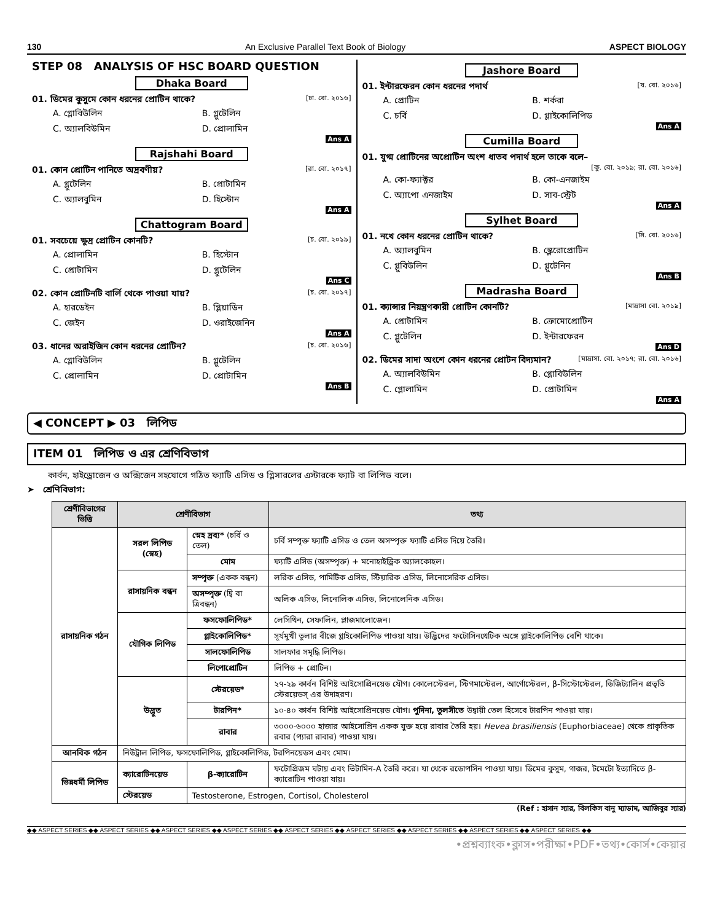130 An Exclusive Parallel Text Book of Biology ASPECT BIOLOGY
STEP 08 ANALYSIS OF HSC BOARD QUESTION
Dhaka Board
01. ডিমের কুসুমে কোন ধরনের প্রোটিন থাকে? [ঢা. বো. ২০১৬]
A. গ্লোবিউলিন B. গ্লুটেলিন C. অ্যালবিউমিন D. প্রোলামিন
Ans A
Rajshahi Board
01. কোন প্রোটিন পানিতে অদ্রবণীয়? [রা. বো. ২০১৭]
A. গ্লুটেলিন B. প্রোটামিন C. অ্যালবুমিন D. হিস্টোন
Ans A
Chattogram Board
01. সবচেয়ে ক্ষুদ্র প্রোটিন কোনটি? [চ. বো. ২০১৯]
A. প্রোলামিন B. হিস্টোন C. প্রোটামিন D. গ্লুটেলিন
Ans C
02. কোন প্রোটিনটি বার্লি থেকে পাওয়া যায়? [চ. বো. ২০১৭]
A. হারডেইন B. গ্লিয়াডিন C. জেইন D. ওরাইজেনিন
Ans A
03. ধানের অরাইজিন কোন ধরনের প্রোটিন? [চ. বো. ২০১৬]
A. গ্লোবিউলিন B. গ্লুটেলিন C. প্রোলামিন D. প্রোটামিন
Ans B
Jashore Board
01. ইন্টারফেরন কোন ধরনের পদার্থ [য. বো. ২০১৬]
A. প্রোটিন B. শর্করা C. চর্বি D. গ্লাইকোলিপিড
Ans A
Cumilla Board
01. যুগ্ম প্রোটিনের অপ্রোটিন অংশ ধাতব পদার্থ হলে তাকে বলে–
[কু. বো. ২০১৯; রা. বো. ২০১৬]
A. কো-ফ্যাক্টর B. কো-এনজাইম C. অ্যাপো এনজাইম D. সাব-স্ট্রেট
Ans A
Sylhet Board
01. নখে কোন ধরনের প্রোটিন থাকে? [সি. বো. ২০১৬]
A. অ্যালবুমিন B. স্ক্লেরোপ্রোটিন C. গ্লুবিউলিন D. গ্লুটেনিন
Ans B
Madrasha Board
01. ক্যান্সার নিয়ন্ত্রণকারী প্রোটিন কোনটি? [মাদ্রাসা বো. ২০১৯]
A. প্রোটামিন B. ক্রোমোপ্রোটিন C. গ্লুটেলিন D. ইন্টারফেরন
Ans D
02. ডিমের সাদা অংশে কোন ধরনের প্রোটন বিদ্যমান? [মাদ্রাসা. বো. ২০১৭; রা. বো. ২০১৬]
A. অ্যালবিউমিন B. গ্লোবিউলিন C. গ্লোলামিন D. প্রোটামিন
Ans A
◀ CONCEPT ▶ 03 লিপিড
ITEM 01 লিপিড ও এর শ্রেণিবিভাগ
কার্বন, হাইড্রোজেন ও অক্সিজেন সহযোগে গঠিত ফ্যাটি এসিড ও গ্লিসারলের এস্টারকে ফ্যাট বা লিপিড বলে।
➤ শ্রেণিবিভাগ:
| শ্রেণীবিভাগের ভিত্তি | শ্রেণীবিভাগ | | তথ্য |
| --- | --- | --- | --- |
| রাসায়নিক গঠন | সরল লিপিড (স্নেহ) | স্নেহ দ্রব্য* (চর্বি ও তেল) | চর্বি সম্পৃক্ত ফ্যাটি এসিড ও তেল অসম্পৃক্ত ফ্যাটি এসিড দিয়ে তৈরি। |
| | | মোম | ফ্যাটি এসিড (অসম্পৃক্ত) + মনোহাইড্রিক অ্যালকোহল। |
| | রাসায়নিক বন্ধন | সম্পৃক্ত (একক বন্ধন) | লরিক এসিড, পামিটিক এসিড, স্টিয়ারিক এসিড, লিনোসেরিক এসিড। |
| | | অসম্পৃক্ত (দ্বি বা ত্রিবন্ধন) | অলিক এসিড, লিনোলিক এসিড, লিনোলেনিক এসিড। |
| | যৌগিক লিপিড | ফসফোলিপিড* | লেসিথিন, সেফালিন, প্লাজমালোজেন। |
| | | গ্লাইকোলিপিড* | সূর্যমুখী তুলার বীজে গ্লাইকোলিপিড পাওয়া যায়। উদ্ভিদের ফটোসিনথেটিক অঙ্গে গ্লাইকোলিপিড বেশি থাকে। |
| | | সালফোলিপিড | সালফার সমৃদ্ধি লিপিড। |
| | | লিপোপ্রোটিন | লিপিড + প্রোটিন। |
| | উদ্ভুত | স্টেরয়েড* | ২৭-২৯ কার্বন বিশিষ্ট আইসোপ্রিনয়েড যৌগ। কোলেস্টেরল, স্টিগমাস্টেরল, আর্গোস্টেরল, β-সিস্টোস্টেরল, ডিজিট্যালিন প্রভৃতি স্টেরয়েডস্ এর উদাহরণ। |
| | | টারপিন* | ১০-৪০ কার্বন বিশিষ্ট আইসোপ্রিনয়েড যৌগ। পুদিনা, তুলসীতে উদ্বায়ী তেল হিসেবে টারপিন পাওয়া যায়। |
| | | রাবার | ৩০০০-৬০০০ হাজার আইসোপ্রিন একক যুক্ত হয়ে রাবার তৈরি হয়। Hevea brasiliensis (Euphorbiaceae) থেকে প্রাকৃতিক রবার (প্যারা রাবার) পাওয়া যায়। |
| আনবিক গঠন | নিউট্রাল লিপিড, ফসফোলিপিড, গ্লাইকোলিপিড, টরপিনয়েডস এবং মোম। | | |
| ভিন্নধর্মী লিপিড | ক্যারোটিনয়েড | β-ক্যারোটিন | ফটোপ্রিজম ঘটায় এবং ভিটামিন-A তৈরি করে। যা থেকে রডোপসিন পাওয়া যায়। ডিমের কুসুম, গাজর, টমেটো ইত্যাদিতে β-ক্যারোটিন পাওয়া যায়। |
| | স্টেরয়েড | Testosterone, Estrogen, Cortisol, Cholesterol | |
(Ref : হাসান স্যার, বিলকিস বানু ম্যাডাম, আজিবুর স্যার)
◆◆ ASPECT SERIES ◆◆ ASPECT SERIES ◆◆ ASPECT SERIES ◆◆ ASPECT SERIES ◆◆ ASPECT SERIES ◆◆ ASPECT SERIES ◆◆ ASPECT SERIES ◆◆ ASPECT SERIES ◆◆ ASPECT SERIES ◆◆
•প্রশ্নব্যাংক•ক্লাস•পরীক্ষা•PDF•তথ্য•কোর্স•কেয়ার